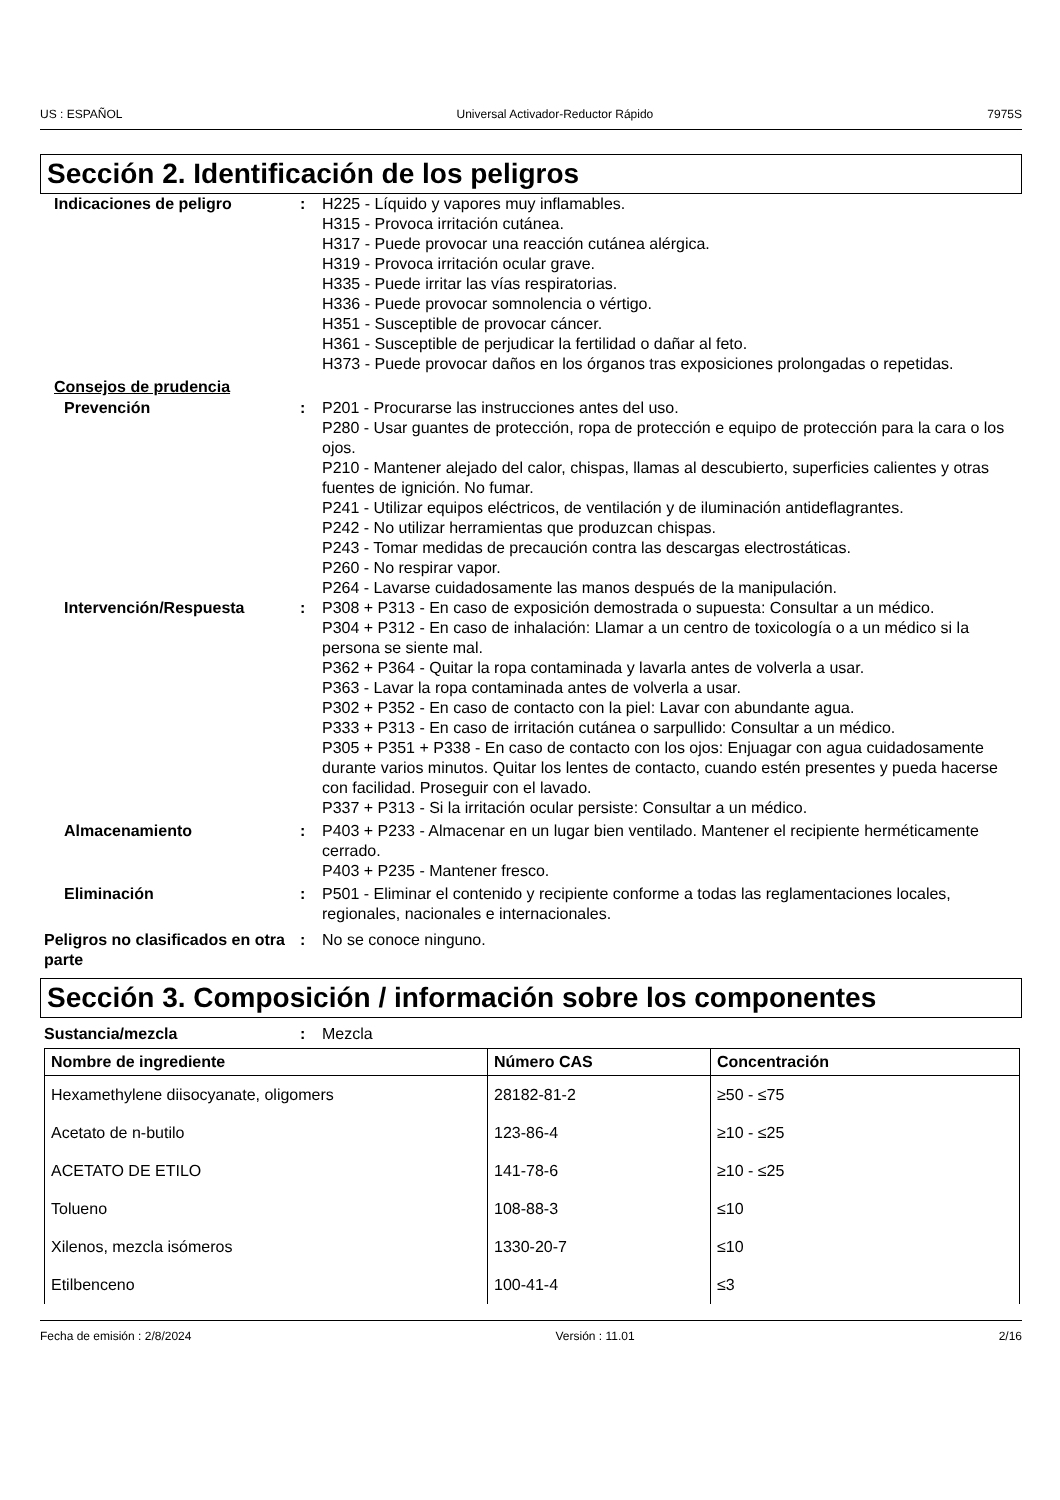US : ESPAÑOL Universal Activador-Reductor Rápido 7975S
Sección 2. Identificación de los peligros
Indicaciones de peligro : H225 - Líquido y vapores muy inflamables.
H315 - Provoca irritación cutánea.
H317 - Puede provocar una reacción cutánea alérgica.
H319 - Provoca irritación ocular grave.
H335 - Puede irritar las vías respiratorias.
H336 - Puede provocar somnolencia o vértigo.
H351 - Susceptible de provocar cáncer.
H361 - Susceptible de perjudicar la fertilidad o dañar al feto.
H373 - Puede provocar daños en los órganos tras exposiciones prolongadas o repetidas.
Consejos de prudencia
Prevención : P201 - Procurarse las instrucciones antes del uso.
P280 - Usar guantes de protección, ropa de protección e equipo de protección para la cara o los ojos.
P210 - Mantener alejado del calor, chispas, llamas al descubierto, superficies calientes y otras fuentes de ignición. No fumar.
P241 - Utilizar equipos eléctricos, de ventilación y de iluminación antideflagrantes.
P242 - No utilizar herramientas que produzcan chispas.
P243 - Tomar medidas de precaución contra las descargas electrostáticas.
P260 - No respirar vapor.
P264 - Lavarse cuidadosamente las manos después de la manipulación.
Intervención/Respuesta : P308 + P313 - En caso de exposición demostrada o supuesta: Consultar a un médico.
P304 + P312 - En caso de inhalación: Llamar a un centro de toxicología o a un médico si la persona se siente mal.
P362 + P364 - Quitar la ropa contaminada y lavarla antes de volverla a usar.
P363 - Lavar la ropa contaminada antes de volverla a usar.
P302 + P352 - En caso de contacto con la piel: Lavar con abundante agua.
P333 + P313 - En caso de irritación cutánea o sarpullido: Consultar a un médico.
P305 + P351 + P338 - En caso de contacto con los ojos: Enjuagar con agua cuidadosamente durante varios minutos. Quitar los lentes de contacto, cuando estén presentes y pueda hacerse con facilidad. Proseguir con el lavado.
P337 + P313 - Si la irritación ocular persiste: Consultar a un médico.
Almacenamiento : P403 + P233 - Almacenar en un lugar bien ventilado. Mantener el recipiente herméticamente cerrado.
P403 + P235 - Mantener fresco.
Eliminación : P501 - Eliminar el contenido y recipiente conforme a todas las reglamentaciones locales, regionales, nacionales e internacionales.
Peligros no clasificados en otra parte
: No se conoce ninguno.
Sección 3. Composición / información sobre los componentes
Sustancia/mezcla : Mezcla
| Nombre de ingrediente | Número CAS | Concentración |
| --- | --- | --- |
| Hexamethylene diisocyanate, oligomers | 28182-81-2 | ≥50 - ≤75 |
| Acetato de n-butilo | 123-86-4 | ≥10 - ≤25 |
| ACETATO DE ETILO | 141-78-6 | ≥10 - ≤25 |
| Tolueno | 108-88-3 | ≤10 |
| Xilenos, mezcla isómeros | 1330-20-7 | ≤10 |
| Etilbenceno | 100-41-4 | ≤3 |
Fecha de emisión : 2/8/2024 Versión : 11.01 2/16